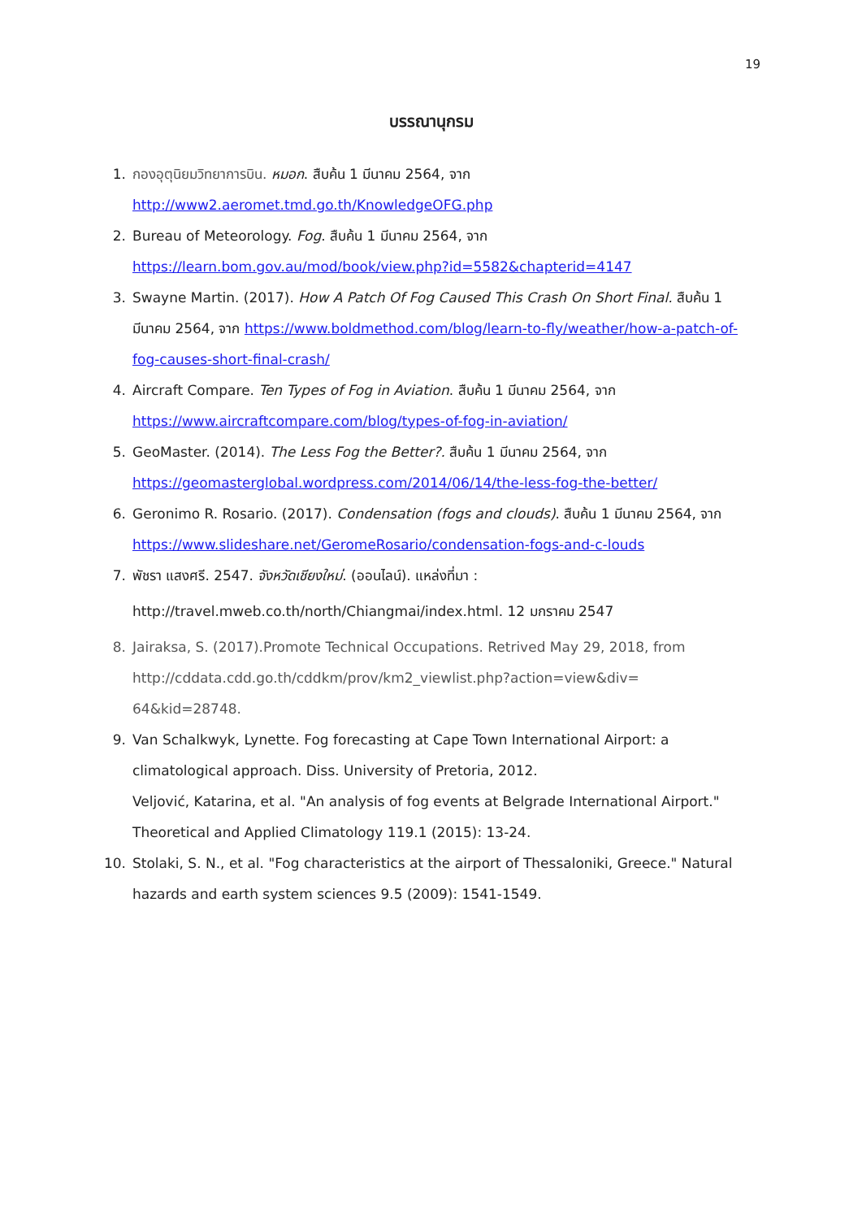19
บรรณานุกรม
1. กองอุตุนิยมวิทยาการบิน. หมอก. สืบค้น 1 มีนาคม 2564, จาก
http://www2.aeromet.tmd.go.th/KnowledgeOFG.php
2. Bureau of Meteorology. Fog. สืบค้น 1 มีนาคม 2564, จาก
https://learn.bom.gov.au/mod/book/view.php?id=5582&chapterid=4147
3. Swayne Martin. (2017). How A Patch Of Fog Caused This Crash On Short Final. สืบค้น 1 มีนาคม 2564, จาก https://www.boldmethod.com/blog/learn-to-fly/weather/how-a-patch-of-fog-causes-short-final-crash/
4. Aircraft Compare. Ten Types of Fog in Aviation. สืบค้น 1 มีนาคม 2564, จาก
https://www.aircraftcompare.com/blog/types-of-fog-in-aviation/
5. GeoMaster. (2014). The Less Fog the Better?. สืบค้น 1 มีนาคม 2564, จาก
https://geomasterglobal.wordpress.com/2014/06/14/the-less-fog-the-better/
6. Geronimo R. Rosario. (2017). Condensation (fogs and clouds). สืบค้น 1 มีนาคม 2564, จาก
https://www.slideshare.net/GeromeRosario/condensation-fogs-and-c-louds
7. พัชรา แสงศรี. 2547. จังหวัดเชียงใหม่. (ออนไลน์). แหล่งที่มา :
http://travel.mweb.co.th/north/Chiangmai/index.html. 12 มกราคม 2547
8. Jairaksa, S. (2017).Promote Technical Occupations. Retrived May 29, 2018, from http://cddata.cdd.go.th/cddkm/prov/km2_viewlist.php?action=view&div= 64&kid=28748.
9. Van Schalkwyk, Lynette. Fog forecasting at Cape Town International Airport: a climatological approach. Diss. University of Pretoria, 2012.
Veljović, Katarina, et al. "An analysis of fog events at Belgrade International Airport." Theoretical and Applied Climatology 119.1 (2015): 13-24.
10. Stolaki, S. N., et al. "Fog characteristics at the airport of Thessaloniki, Greece." Natural hazards and earth system sciences 9.5 (2009): 1541-1549.